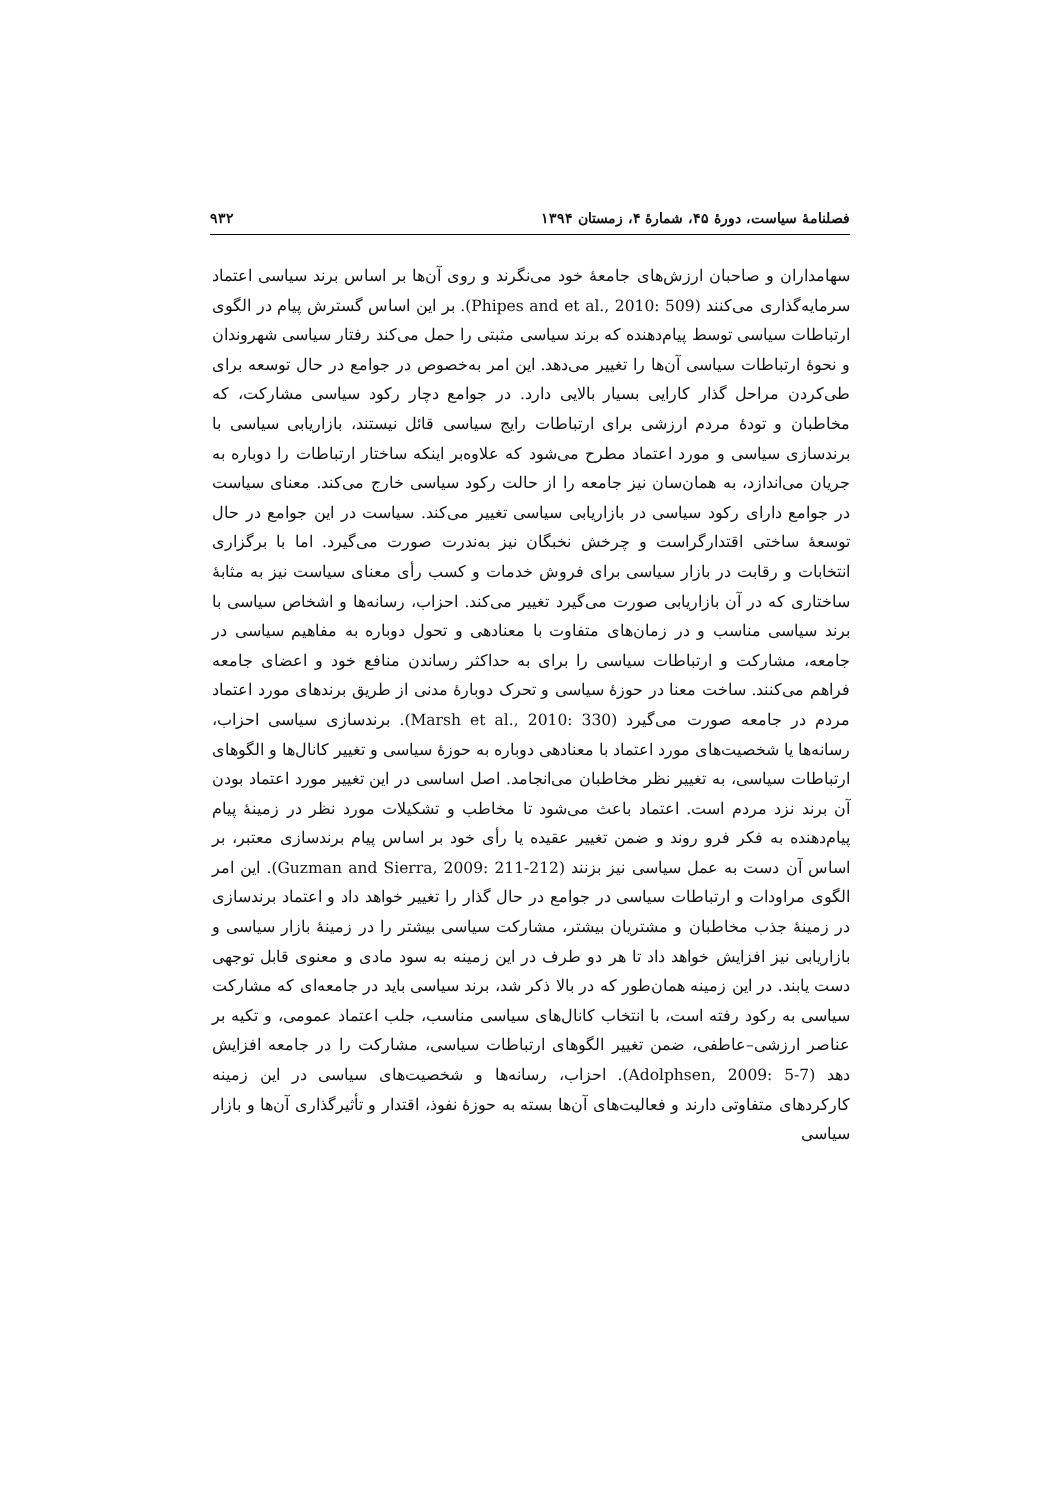فصلنامهٔ سیاست، دورهٔ ۴۵، شمارهٔ ۴، زمستان ۱۳۹۴ ۹۳۲
سهامداران و صاحبان ارزش‌های جامعهٔ خود می‌نگرند و روی آن‌ها بر اساس برند سیاسی اعتماد سرمایه‌گذاری می‌کنند (Phipes and et al., 2010: 509). بر این اساس گسترش پیام در الگوی ارتباطات سیاسی توسط پیام‌دهنده که برند سیاسی مثبتی را حمل می‌کند رفتار سیاسی شهروندان و نحوهٔ ارتباطات سیاسی آن‌ها را تغییر می‌دهد. این امر به‌خصوص در جوامع در حال توسعه برای طی‌کردن مراحل گذار کارایی بسیار بالایی دارد. در جوامع دچار رکود سیاسی مشارکت، که مخاطبان و تودهٔ مردم ارزشی برای ارتباطات رایج سیاسی قائل نیستند، بازاریابی سیاسی با برندسازی سیاسی و مورد اعتماد مطرح می‌شود که علاوه‌بر اینکه ساختار ارتباطات را دوباره به جریان می‌اندازد، به همان‌سان نیز جامعه را از حالت رکود سیاسی خارج می‌کند. معنای سیاست در جوامع دارای رکود سیاسی در بازاریابی سیاسی تغییر می‌کند. سیاست در این جوامع در حال توسعهٔ ساختی اقتدارگراست و چرخش نخبگان نیز به‌ندرت صورت می‌گیرد. اما با برگزاری انتخابات و رقابت در بازار سیاسی برای فروش خدمات و کسب رأی معنای سیاست نیز به مثابهٔ ساختاری که در آن بازاریابی صورت می‌گیرد تغییر می‌کند. احزاب، رسانه‌ها و اشخاص سیاسی با برند سیاسی مناسب و در زمان‌های متفاوت با معنادهی و تحول دوباره به مفاهیم سیاسی در جامعه، مشارکت و ارتباطات سیاسی را برای به حداکثر رساندن منافع خود و اعضای جامعه فراهم می‌کنند. ساخت معنا در حوزهٔ سیاسی و تحرک دوبارهٔ مدنی از طریق برندهای مورد اعتماد مردم در جامعه صورت می‌گیرد (Marsh et al., 2010: 330). برندسازی سیاسی احزاب، رسانه‌ها یا شخصیت‌های مورد اعتماد با معنادهی دوباره به حوزهٔ سیاسی و تغییر کانال‌ها و الگوهای ارتباطات سیاسی، به تغییر نظر مخاطبان می‌انجامد. اصل اساسی در این تغییر مورد اعتماد بودن آن برند نزد مردم است. اعتماد باعث می‌شود تا مخاطب و تشکیلات مورد نظر در زمینهٔ پیام پیام‌دهنده به فکر فرو روند و ضمن تغییر عقیده یا رأی خود بر اساس پیام برندسازی معتبر، بر اساس آن دست به عمل سیاسی نیز بزنند (Guzman and Sierra, 2009: 211-212). این امر الگوی مراودات و ارتباطات سیاسی در جوامع در حال گذار را تغییر خواهد داد و اعتماد برندسازی در زمینهٔ جذب مخاطبان و مشتریان بیشتر، مشارکت سیاسی بیشتر را در زمینهٔ بازار سیاسی و بازاریابی نیز افزایش خواهد داد تا هر دو طرف در این زمینه به سود مادی و معنوی قابل توجهی دست یابند. در این زمینه همان‌طور که در بالا ذکر شد، برند سیاسی باید در جامعه‌ای که مشارکت سیاسی به رکود رفته است، با انتخاب کانال‌های سیاسی مناسب، جلب اعتماد عمومی، و تکیه بر عناصر ارزشی–عاطفی، ضمن تغییر الگوهای ارتباطات سیاسی، مشارکت را در جامعه افزایش دهد (Adolphsen, 2009: 5-7). احزاب، رسانه‌ها و شخصیت‌های سیاسی در این زمینه کارکردهای متفاوتی دارند و فعالیت‌های آن‌ها بسته به حوزهٔ نفوذ، اقتدار و تأثیرگذاری آن‌ها و بازار سیاسی